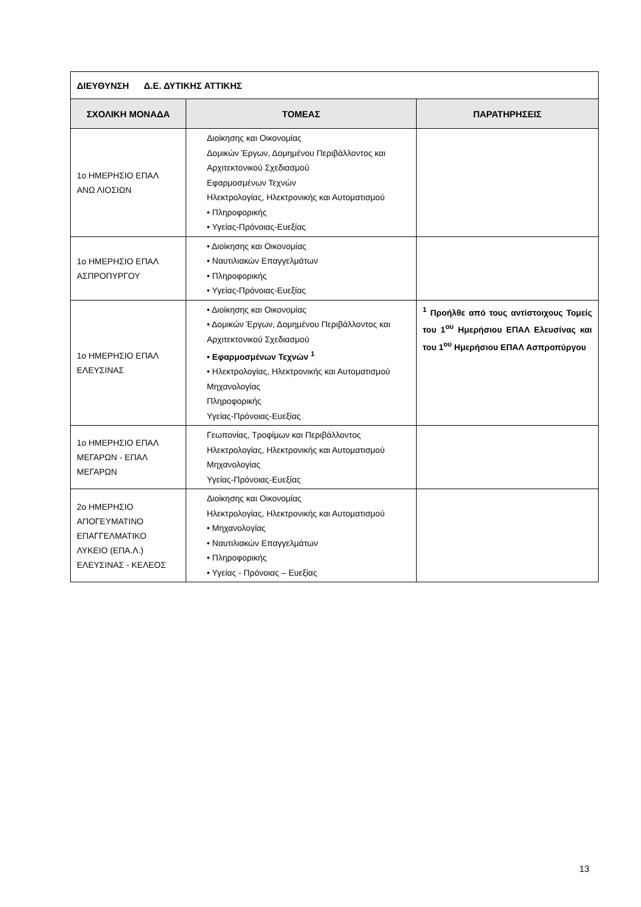| ΔΙΕΥΘΥΝΣΗ Δ.Ε. ΔΥΤΙΚΗΣ ΑΤΤΙΚΗΣ | | |
| ΣΧΟΛΙΚΗ ΜΟΝΑΔΑ | ΤΟΜΕΑΣ | ΠΑΡΑΤΗΡΗΣΕΙΣ |
| 1ο ΗΜΕΡΗΣΙΟ ΕΠΑΛ ΑΝΩ ΛΙΟΣΙΩΝ | Διοίκησης και Οικονομίας Δομικών Έργων, Δομημένου Περιβάλλοντος και Αρχιτεκτονικού Σχεδιασμού Εφαρμοσμένων Τεχνών Ηλεκτρολογίας, Ηλεκτρονικής και Αυτοματισμού • Πληροφορικής • Υγείας-Πρόνοιας-Ευεξίας | |
| 1ο ΗΜΕΡΗΣΙΟ ΕΠΑΛ ΑΣΠΡΟΠΥΡΓΟΥ | • Διοίκησης και Οικονομίας • Ναυτιλιακών Επαγγελμάτων • Πληροφορικής • Υγείας-Πρόνοιας-Ευεξίας | |
| 1ο ΗΜΕΡΗΣΙΟ ΕΠΑΛ ΕΛΕΥΣΙΝΑΣ | • Διοίκησης και Οικονομίας • Δομικών Έργων, Δομημένου Περιβάλλοντος και Αρχιτεκτονικού Σχεδιασμού • Εφαρμοσμένων Τεχνών <sup>1</sup> • Ηλεκτρολογίας, Ηλεκτρονικής και Αυτοματισμού Μηχανολογίας Πληροφορικής Υγείας-Πρόνοιας-Ευεξίας | <sup>1</sup> Προήλθε από τους αντίστοιχους Τομείς του 1<sup>ου</sup> Ημερήσιου ΕΠΑΛ Ελευσίνας και του 1<sup>ου</sup> Ημερήσιου ΕΠΑΛ Ασπροπύργου |
| 1ο ΗΜΕΡΗΣΙΟ ΕΠΑΛ ΜΕΓΑΡΩΝ - ΕΠΑΛ ΜΕΓΑΡΩΝ | Γεωπονίας, Τροφίμων και Περιβάλλοντος Ηλεκτρολογίας, Ηλεκτρονικής και Αυτοματισμού Μηχανολογίας Υγείας-Πρόνοιας-Ευεξίας | |
| 2ο ΗΜΕΡΗΣΙΟ ΑΠΟΓΕΥΜΑΤΙΝΟ ΕΠΑΓΓΕΛΜΑΤΙΚΟ ΛΥΚΕΙΟ (ΕΠΑ.Λ.) ΕΛΕΥΣΙΝΑΣ - ΚΕΛΕΟΣ | Διοίκησης και Οικονομίας Ηλεκτρολογίας, Ηλεκτρονικής και Αυτοματισμού • Μηχανολογίας • Ναυτιλιακών Επαγγελμάτων • Πληροφορικής • Υγείας - Πρόνοιας – Ευεξίας | |
13